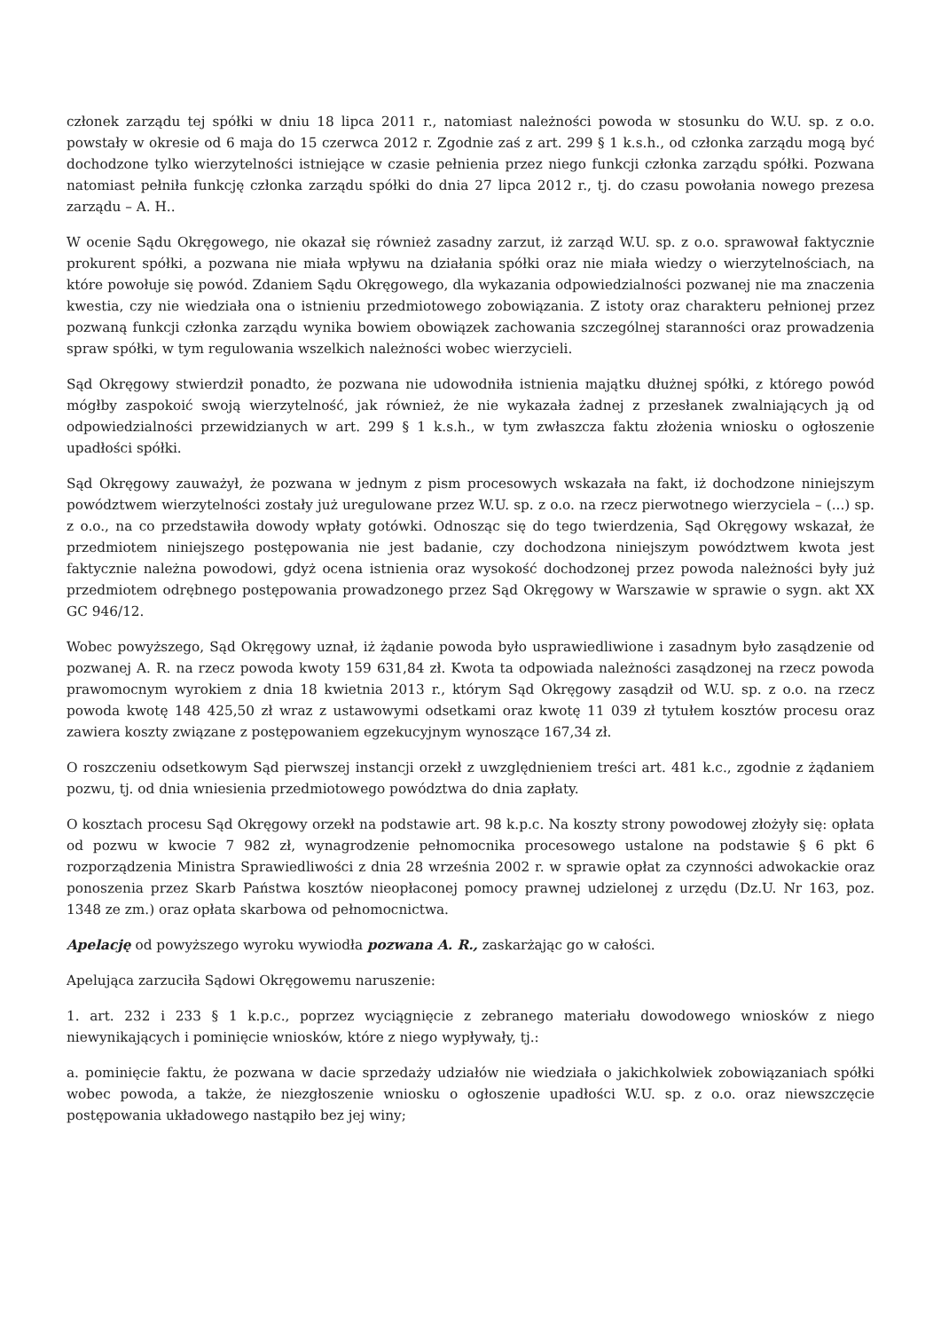członek zarządu tej spółki w dniu 18 lipca 2011 r., natomiast należności powoda w stosunku do W.U. sp. z o.o. powstały w okresie od 6 maja do 15 czerwca 2012 r. Zgodnie zaś z art. 299 § 1 k.s.h., od członka zarządu mogą być dochodzone tylko wierzytelności istniejące w czasie pełnienia przez niego funkcji członka zarządu spółki. Pozwana natomiast pełniła funkcję członka zarządu spółki do dnia 27 lipca 2012 r., tj. do czasu powołania nowego prezesa zarządu – A. H..
W ocenie Sądu Okręgowego, nie okazał się również zasadny zarzut, iż zarząd W.U. sp. z o.o. sprawował faktycznie prokurent spółki, a pozwana nie miała wpływu na działania spółki oraz nie miała wiedzy o wierzytelnościach, na które powołuje się powód. Zdaniem Sądu Okręgowego, dla wykazania odpowiedzialności pozwanej nie ma znaczenia kwestia, czy nie wiedziała ona o istnieniu przedmiotowego zobowiązania. Z istoty oraz charakteru pełnionej przez pozwaną funkcji członka zarządu wynika bowiem obowiązek zachowania szczególnej staranności oraz prowadzenia spraw spółki, w tym regulowania wszelkich należności wobec wierzycieli.
Sąd Okręgowy stwierdził ponadto, że pozwana nie udowodniła istnienia majątku dłużnej spółki, z którego powód mógłby zaspokoić swoją wierzytelność, jak również, że nie wykazała żadnej z przesłanek zwalniających ją od odpowiedzialności przewidzianych w art. 299 § 1 k.s.h., w tym zwłaszcza faktu złożenia wniosku o ogłoszenie upadłości spółki.
Sąd Okręgowy zauważył, że pozwana w jednym z pism procesowych wskazała na fakt, iż dochodzone niniejszym powództwem wierzytelności zostały już uregulowane przez W.U. sp. z o.o. na rzecz pierwotnego wierzyciela – (...) sp. z o.o., na co przedstawiła dowody wpłaty gotówki. Odnosząc się do tego twierdzenia, Sąd Okręgowy wskazał, że przedmiotem niniejszego postępowania nie jest badanie, czy dochodzona niniejszym powództwem kwota jest faktycznie należna powodowi, gdyż ocena istnienia oraz wysokość dochodzonej przez powoda należności były już przedmiotem odrębnego postępowania prowadzonego przez Sąd Okręgowy w Warszawie w sprawie o sygn. akt XX GC 946/12.
Wobec powyższego, Sąd Okręgowy uznał, iż żądanie powoda było usprawiedliwione i zasadnym było zasądzenie od pozwanej A. R. na rzecz powoda kwoty 159 631,84 zł. Kwota ta odpowiada należności zasądzonej na rzecz powoda prawomocnym wyrokiem z dnia 18 kwietnia 2013 r., którym Sąd Okręgowy zasądził od W.U. sp. z o.o. na rzecz powoda kwotę 148 425,50 zł wraz z ustawowymi odsetkami oraz kwotę 11 039 zł tytułem kosztów procesu oraz zawiera koszty związane z postępowaniem egzekucyjnym wynoszące 167,34 zł.
O roszczeniu odsetkowym Sąd pierwszej instancji orzekł z uwzględnieniem treści art. 481 k.c., zgodnie z żądaniem pozwu, tj. od dnia wniesienia przedmiotowego powództwa do dnia zapłaty.
O kosztach procesu Sąd Okręgowy orzekł na podstawie art. 98 k.p.c. Na koszty strony powodowej złożyły się: opłata od pozwu w kwocie 7 982 zł, wynagrodzenie pełnomocnika procesowego ustalone na podstawie § 6 pkt 6 rozporządzenia Ministra Sprawiedliwości z dnia 28 września 2002 r. w sprawie opłat za czynności adwokackie oraz ponoszenia przez Skarb Państwa kosztów nieopłaconej pomocy prawnej udzielonej z urzędu (Dz.U. Nr 163, poz. 1348 ze zm.) oraz opłata skarbowa od pełnomocnictwa.
Apelację od powyższego wyroku wywiodła pozwana A. R., zaskarżając go w całości.
Apelująca zarzuciła Sądowi Okręgowemu naruszenie:
1. art. 232 i 233 § 1 k.p.c., poprzez wyciągnięcie z zebranego materiału dowodowego wniosków z niego niewynikających i pominięcie wniosków, które z niego wypływały, tj.:
a. pominięcie faktu, że pozwana w dacie sprzedaży udziałów nie wiedziała o jakichkolwiek zobowiązaniach spółki wobec powoda, a także, że niezgłoszenie wniosku o ogłoszenie upadłości W.U. sp. z o.o. oraz niewszczęcie postępowania układowego nastąpiło bez jej winy;